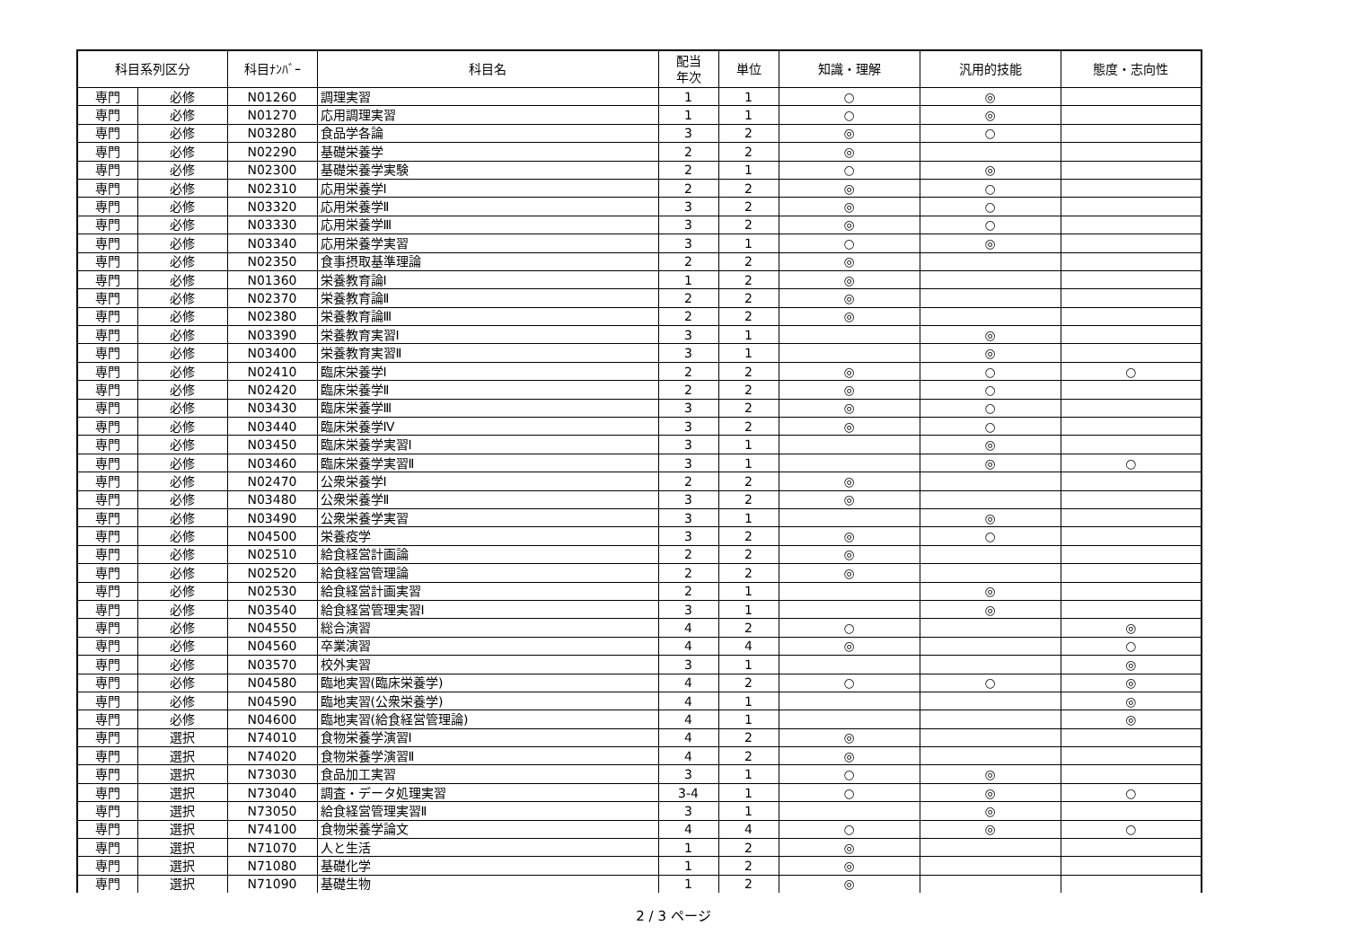| 科目系列区分 | | 科目ﾅﾝﾊﾞｰ | 科目名 | 配当 年次 | 単位 | 知識・理解 | 汎用的技能 | 態度・志向性 |
| --- | --- | --- | --- | --- | --- | --- | --- | --- |
| 専門 | 必修 | N01260 | 調理実習 | 1 | 1 | ○ | ◎ | |
| 専門 | 必修 | N01270 | 応用調理実習 | 1 | 1 | ○ | ◎ | |
| 専門 | 必修 | N03280 | 食品学各論 | 3 | 2 | ◎ | ○ | |
| 専門 | 必修 | N02290 | 基礎栄養学 | 2 | 2 | ◎ | | |
| 専門 | 必修 | N02300 | 基礎栄養学実験 | 2 | 1 | ○ | ◎ | |
| 専門 | 必修 | N02310 | 応用栄養学Ⅰ | 2 | 2 | ◎ | ○ | |
| 専門 | 必修 | N03320 | 応用栄養学Ⅱ | 3 | 2 | ◎ | ○ | |
| 専門 | 必修 | N03330 | 応用栄養学Ⅲ | 3 | 2 | ◎ | ○ | |
| 専門 | 必修 | N03340 | 応用栄養学実習 | 3 | 1 | ○ | ◎ | |
| 専門 | 必修 | N02350 | 食事摂取基準理論 | 2 | 2 | ◎ | | |
| 専門 | 必修 | N01360 | 栄養教育論Ⅰ | 1 | 2 | ◎ | | |
| 専門 | 必修 | N02370 | 栄養教育論Ⅱ | 2 | 2 | ◎ | | |
| 専門 | 必修 | N02380 | 栄養教育論Ⅲ | 2 | 2 | ◎ | | |
| 専門 | 必修 | N03390 | 栄養教育実習Ⅰ | 3 | 1 | | ◎ | |
| 専門 | 必修 | N03400 | 栄養教育実習Ⅱ | 3 | 1 | | ◎ | |
| 専門 | 必修 | N02410 | 臨床栄養学Ⅰ | 2 | 2 | ◎ | ○ | ○ |
| 専門 | 必修 | N02420 | 臨床栄養学Ⅱ | 2 | 2 | ◎ | ○ | |
| 専門 | 必修 | N03430 | 臨床栄養学Ⅲ | 3 | 2 | ◎ | ○ | |
| 専門 | 必修 | N03440 | 臨床栄養学Ⅳ | 3 | 2 | ◎ | ○ | |
| 専門 | 必修 | N03450 | 臨床栄養学実習Ⅰ | 3 | 1 | | ◎ | |
| 専門 | 必修 | N03460 | 臨床栄養学実習Ⅱ | 3 | 1 | | ◎ | ○ |
| 専門 | 必修 | N02470 | 公衆栄養学Ⅰ | 2 | 2 | ◎ | | |
| 専門 | 必修 | N03480 | 公衆栄養学Ⅱ | 3 | 2 | ◎ | | |
| 専門 | 必修 | N03490 | 公衆栄養学実習 | 3 | 1 | | ◎ | |
| 専門 | 必修 | N04500 | 栄養疫学 | 3 | 2 | ◎ | ○ | |
| 専門 | 必修 | N02510 | 給食経営計画論 | 2 | 2 | ◎ | | |
| 専門 | 必修 | N02520 | 給食経営管理論 | 2 | 2 | ◎ | | |
| 専門 | 必修 | N02530 | 給食経営計画実習 | 2 | 1 | | ◎ | |
| 専門 | 必修 | N03540 | 給食経営管理実習Ⅰ | 3 | 1 | | ◎ | |
| 専門 | 必修 | N04550 | 総合演習 | 4 | 2 | ○ | | ◎ |
| 専門 | 必修 | N04560 | 卒業演習 | 4 | 4 | ◎ | | ○ |
| 専門 | 必修 | N03570 | 校外実習 | 3 | 1 | | | ◎ |
| 専門 | 必修 | N04580 | 臨地実習(臨床栄養学) | 4 | 2 | ○ | ○ | ◎ |
| 専門 | 必修 | N04590 | 臨地実習(公衆栄養学) | 4 | 1 | | | ◎ |
| 専門 | 必修 | N04600 | 臨地実習(給食経営管理論) | 4 | 1 | | | ◎ |
| 専門 | 選択 | N74010 | 食物栄養学演習Ⅰ | 4 | 2 | ◎ | | |
| 専門 | 選択 | N74020 | 食物栄養学演習Ⅱ | 4 | 2 | ◎ | | |
| 専門 | 選択 | N73030 | 食品加工実習 | 3 | 1 | ○ | ◎ | |
| 専門 | 選択 | N73040 | 調査・データ処理実習 | 3-4 | 1 | ○ | ◎ | ○ |
| 専門 | 選択 | N73050 | 給食経営管理実習Ⅱ | 3 | 1 | | ◎ | |
| 専門 | 選択 | N74100 | 食物栄養学論文 | 4 | 4 | ○ | ◎ | ○ |
| 専門 | 選択 | N71070 | 人と生活 | 1 | 2 | ◎ | | |
| 専門 | 選択 | N71080 | 基礎化学 | 1 | 2 | ◎ | | |
| 専門 | 選択 | N71090 | 基礎生物 | 1 | 2 | ◎ | | |
2 / 3 ページ